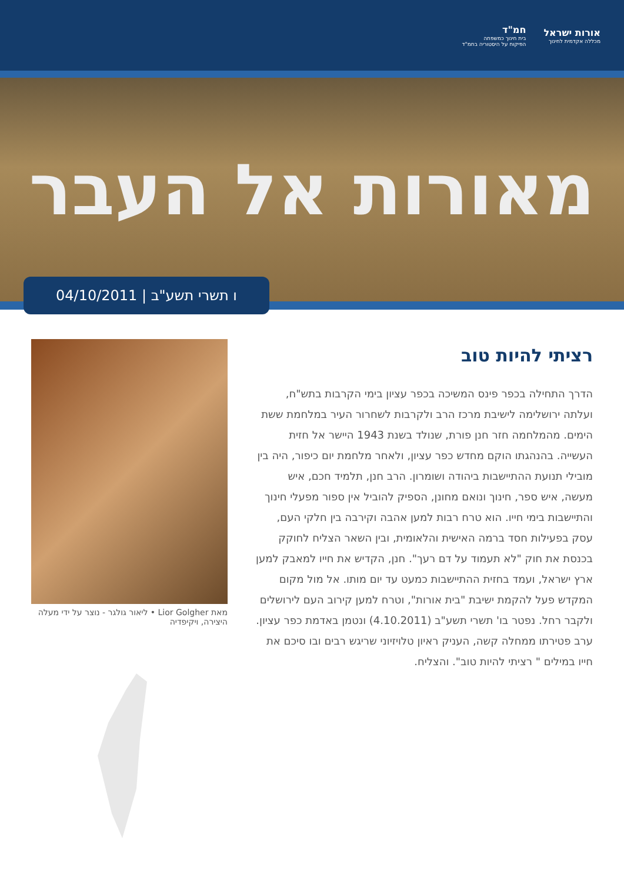חמ"ד
בית חינוך כמשפחה
הפיקוח על היסטוריה בחמ"ד
אורות ישראל
מכללה אקדמית לחינוך
מאורות אל העבר
ו תשרי תשע"ב | 04/10/2011
רציתי להיות טוב
הדרך התחילה בכפר פינס המשיכה בכפר עציון בימי הקרבות בתש"ח, ועלתה ירושלימה לישיבת מרכז הרב ולקרבות לשחרור העיר במלחמת ששת הימים. מהמלחמה חזר חנן פורת, שנולד בשנת 1943 היישר אל חזית העשייה. בהנהגתו הוקם מחדש כפר עציון, ולאחר מלחמת יום כיפור, היה בין מובילי תנועת ההתיישבות ביהודה ושומרון. הרב חנן, תלמיד חכם, איש מעשה, איש ספר, חינוך ונואם מחונן, הספיק להוביל אין ספור מפעלי חינוך והתיישבות בימי חייו. הוא טרח רבות למען אהבה וקירבה בין חלקי העם, עסק בפעילות חסד ברמה האישית והלאומית, ובין השאר הצליח לחוקק בכנסת את חוק "לא תעמוד על דם רעך". חנן, הקדיש את חייו למאבק למען ארץ ישראל, ועמד בחזית ההתיישבות כמעט עד יום מותו. אל מול מקום המקדש פעל להקמת ישיבת "בית אורות", וטרח למען קירוב העם לירושלים ולקבר רחל. נפטר בו' תשרי תשע"ב (4.10.2011) ונטמן באדמת כפר עציון. ערב פטירתו ממחלה קשה, העניק ראיון טלויזיוני שריגש רבים ובו סיכם את חייו במילים " רציתי להיות טוב". והצליח.
מאת Lior Golgher • ליאור גולגר - נוצר על ידי מעלה היצירה, ויקיפדיה